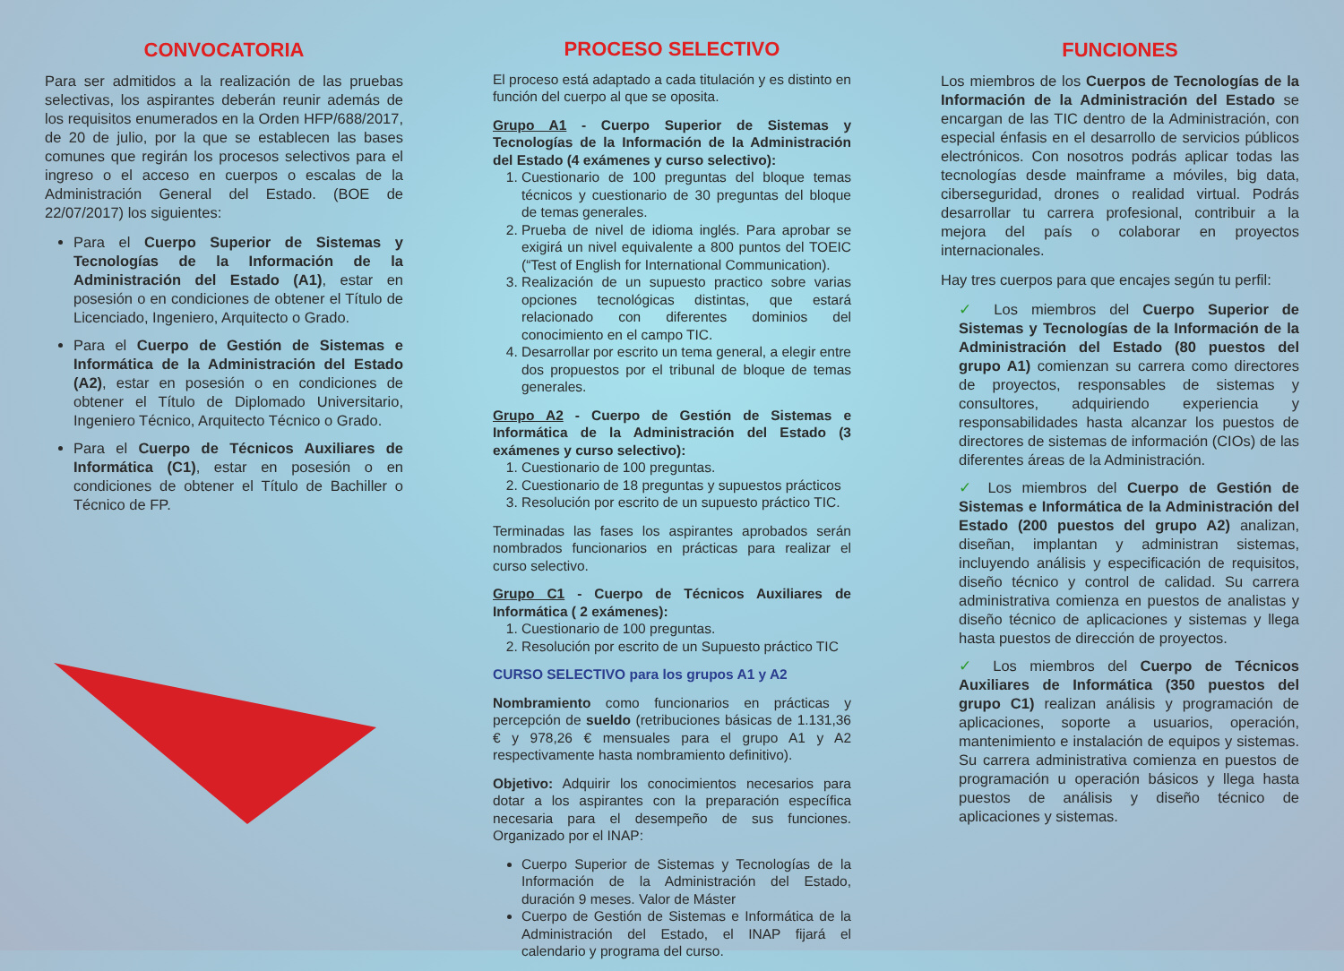CONVOCATORIA
Para ser admitidos a la realización de las pruebas selectivas, los aspirantes deberán reunir además de los requisitos enumerados en la Orden HFP/688/2017, de 20 de julio, por la que se establecen las bases comunes que regirán los procesos selectivos para el ingreso o el acceso en cuerpos o escalas de la Administración General del Estado. (BOE de 22/07/2017) los siguientes:
Para el Cuerpo Superior de Sistemas y Tecnologías de la Información de la Administración del Estado (A1), estar en posesión o en condiciones de obtener el Título de Licenciado, Ingeniero, Arquitecto o Grado.
Para el Cuerpo de Gestión de Sistemas e Informática de la Administración del Estado (A2), estar en posesión o en condiciones de obtener el Título de Diplomado Universitario, Ingeniero Técnico, Arquitecto Técnico o Grado.
Para el Cuerpo de Técnicos Auxiliares de Informática (C1), estar en posesión o en condiciones de obtener el Título de Bachiller o Técnico de FP.
PROCESO SELECTIVO
El proceso está adaptado a cada titulación y es distinto en función del cuerpo al que se oposita.
Grupo A1 - Cuerpo Superior de Sistemas y Tecnologías de la Información de la Administración del Estado (4 exámenes y curso selectivo):
1. Cuestionario de 100 preguntas del bloque temas técnicos y cuestionario de 30 preguntas del bloque de temas generales.
2. Prueba de nivel de idioma inglés. Para aprobar se exigirá un nivel equivalente a 800 puntos del TOEIC (“Test of English for International Communication).
3. Realización de un supuesto practico sobre varias opciones tecnológicas distintas, que estará relacionado con diferentes dominios del conocimiento en el campo TIC.
4. Desarrollar por escrito un tema general, a elegir entre dos propuestos por el tribunal de bloque de temas generales.
Grupo A2 - Cuerpo de Gestión de Sistemas e Informática de la Administración del Estado (3 exámenes y curso selectivo):
1. Cuestionario de 100 preguntas.
2. Cuestionario de 18 preguntas y supuestos prácticos
3. Resolución por escrito de un supuesto práctico TIC.
Terminadas las fases los aspirantes aprobados serán nombrados funcionarios en prácticas para realizar el curso selectivo.
Grupo C1 - Cuerpo de Técnicos Auxiliares de Informática ( 2 exámenes):
1. Cuestionario de 100 preguntas.
2. Resolución por escrito de un Supuesto práctico TIC
CURSO SELECTIVO para los grupos A1 y A2
Nombramiento como funcionarios en prácticas y percepción de sueldo (retribuciones básicas de 1.131,36 € y 978,26 € mensuales para el grupo A1 y A2 respectivamente hasta nombramiento definitivo).
Objetivo: Adquirir los conocimientos necesarios para dotar a los aspirantes con la preparación específica necesaria para el desempeño de sus funciones. Organizado por el INAP:
Cuerpo Superior de Sistemas y Tecnologías de la Información de la Administración del Estado, duración 9 meses. Valor de Máster
Cuerpo de Gestión de Sistemas e Informática de la Administración del Estado, el INAP fijará el calendario y programa del curso.
FUNCIONES
Los miembros de los Cuerpos de Tecnologías de la Información de la Administración del Estado se encargan de las TIC dentro de la Administración, con especial énfasis en el desarrollo de servicios públicos electrónicos. Con nosotros podrás aplicar todas las tecnologías desde mainframe a móviles, big data, ciberseguridad, drones o realidad virtual. Podrás desarrollar tu carrera profesional, contribuir a la mejora del país o colaborar en proyectos internacionales.
Hay tres cuerpos para que encajes según tu perfil:
✓ Los miembros del Cuerpo Superior de Sistemas y Tecnologías de la Información de la Administración del Estado (80 puestos del grupo A1) comienzan su carrera como directores de proyectos, responsables de sistemas y consultores, adquiriendo experiencia y responsabilidades hasta alcanzar los puestos de directores de sistemas de información (CIOs) de las diferentes áreas de la Administración.
✓ Los miembros del Cuerpo de Gestión de Sistemas e Informática de la Administración del Estado (200 puestos del grupo A2) analizan, diseñan, implantan y administran sistemas, incluyendo análisis y especificación de requisitos, diseño técnico y control de calidad. Su carrera administrativa comienza en puestos de analistas y diseño técnico de aplicaciones y sistemas y llega hasta puestos de dirección de proyectos.
✓ Los miembros del Cuerpo de Técnicos Auxiliares de Informática (350 puestos del grupo C1) realizan análisis y programación de aplicaciones, soporte a usuarios, operación, mantenimiento e instalación de equipos y sistemas. Su carrera administrativa comienza en puestos de programación u operación básicos y llega hasta puestos de análisis y diseño técnico de aplicaciones y sistemas.